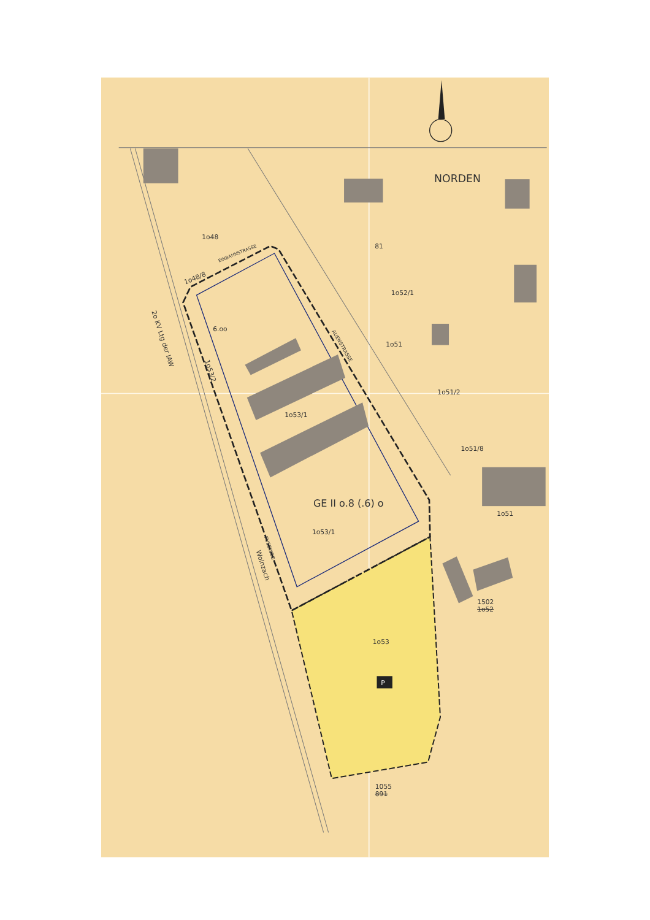NORDEN
1o48
81
EINBAHNSTRASSE
1o48/8
1o52/1
6.oo
AUENSTRASSE
1o51
2o KV Ltg der IAW
1o53/2
1o51/2
1o53/1
1o51/8
GE II o.8 (.6) o
1o51
1o53/1
FUSSWEG
Wolnzach
1502
1o52
1o53
P
1055
891